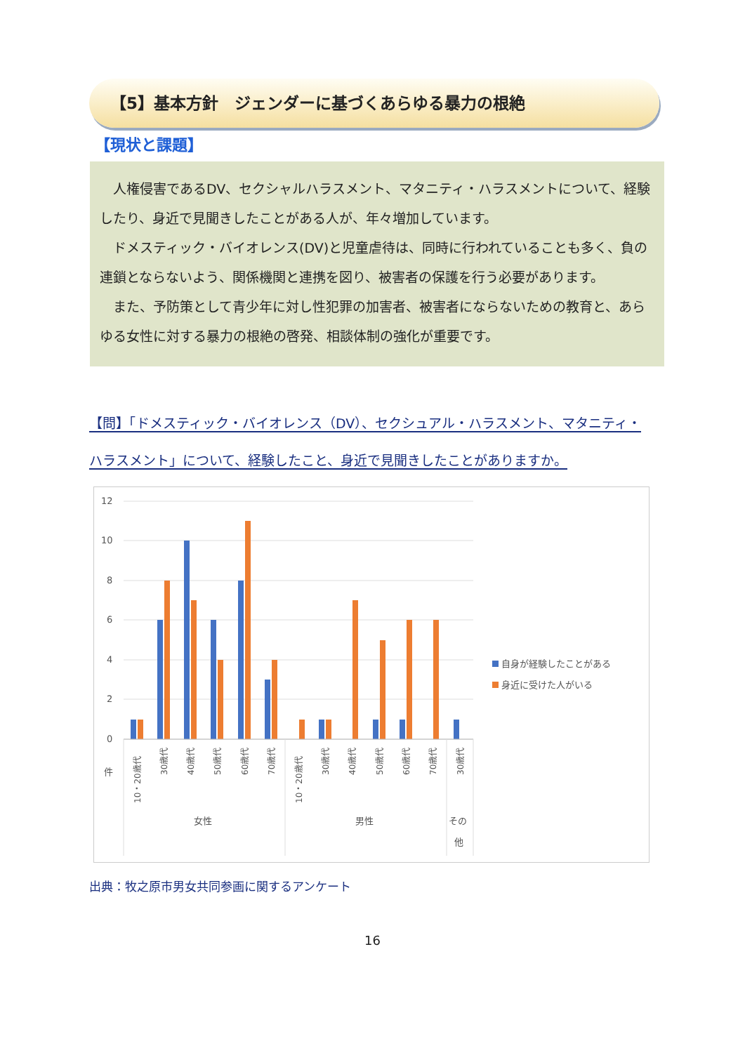【5】基本方針　ジェンダーに基づくあらゆる暴力の根絶
【現状と課題】
人権侵害であるDV、セクシャルハラスメント、マタニティ・ハラスメントについて、経験したり、身近で見聞きしたことがある人が、年々増加しています。
ドメスティック・バイオレンス(DV)と児童虐待は、同時に行われていることも多く、負の連鎖とならないよう、関係機関と連携を図り、被害者の保護を行う必要があります。
また、予防策として青少年に対し性犯罪の加害者、被害者にならないための教育と、あらゆる女性に対する暴力の根絶の啓発、相談体制の強化が重要です。
【問】「ドメスティック・バイオレンス（DV）、セクシュアル・ハラスメント、マタニティ・ハラスメント」について、経験したこと、身近で見聞きしたことがありますか。
12
10
8
6
4
2
0
件
10・20歳代
30歳代
40歳代
50歳代
60歳代
70歳代
10・20歳代
30歳代
40歳代
50歳代
60歳代
70歳代
30歳代
女性
男性
その
他
自身が経験したことがある
身近に受けた人がいる
出典：牧之原市男女共同参画に関するアンケート
16